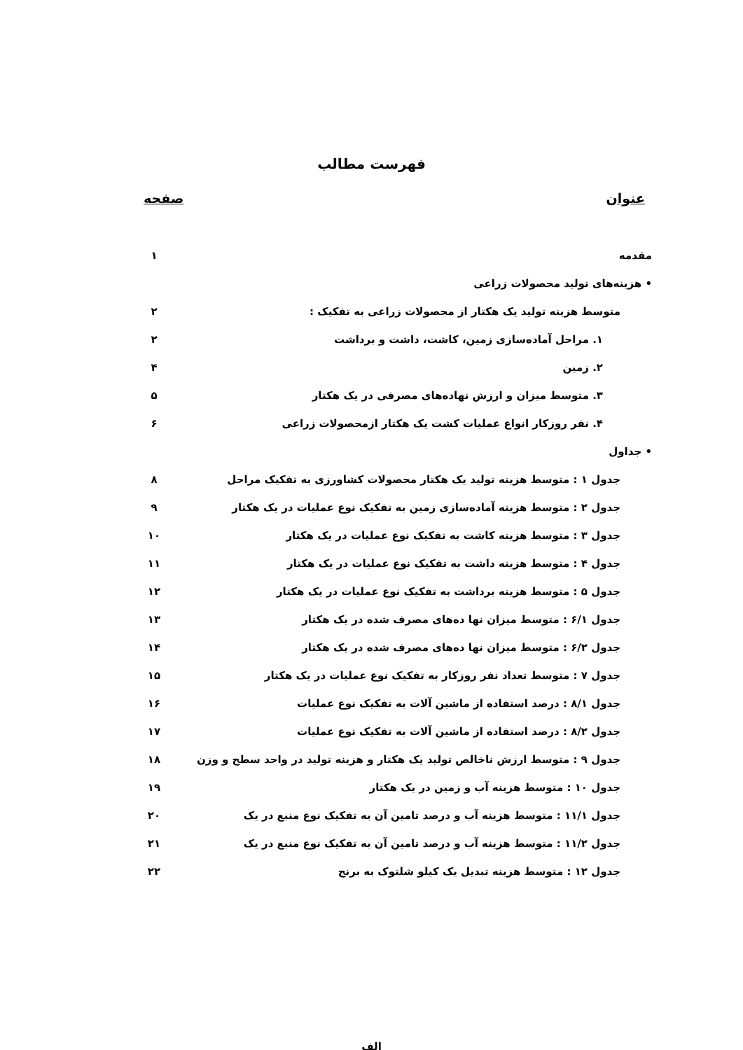فهرست مطالب
عنوان صفحه
مقدمه ۱
• هزینه‌های تولید محصولات زراعی
متوسط هزینه تولید یک هکتار از محصولات زراعی به تفکیک : ۲
۱. مراحل آماده‌سازی زمین، کاشت، داشت و برداشت ۲
۲. زمین ۴
۳. متوسط میزان و ارزش نهاده‌های مصرفی در یک هکتار ۵
۴. نفر روزکار انواع عملیات کشت یک هکتار ازمحصولات زراعی ۶
• جداول
جدول ۱ : متوسط هزینه تولید یک هکتار محصولات کشاورزی به تفکیک مراحل ۸
جدول ۲ : متوسط هزینه آماده‌سازی زمین به تفکیک نوع عملیات در یک هکتار ۹
جدول ۳ : متوسط هزینه کاشت به تفکیک نوع عملیات در یک هکتار ۱۰
جدول ۴ : متوسط هزینه داشت به تفکیک نوع عملیات در یک هکتار ۱۱
جدول ۵ : متوسط هزینه برداشت به تفکیک نوع عملیات در یک هکتار ۱۲
جدول ۶/۱ : متوسط میزان نها ده‌های مصرف شده در یک هکتار ۱۳
جدول ۶/۲ : متوسط میزان نها ده‌های مصرف شده در یک هکتار ۱۴
جدول ۷ : متوسط تعداد نفر روزکار به تفکیک نوع عملیات در یک هکتار ۱۵
جدول ۸/۱ : درصد استفاده از ماشین آلات به تفکیک نوع عملیات ۱۶
جدول ۸/۲ : درصد استفاده از ماشین آلات به تفکیک نوع عملیات ۱۷
جدول ۹ : متوسط ارزش ناخالص تولید یک هکتار و هزینه تولید در واحد سطح و وزن ۱۸
جدول ۱۰ : متوسط هزینه آب و زمین در یک هکتار ۱۹
جدول ۱۱/۱ : متوسط هزینه آب و درصد تامین آن به تفکیک نوع منبع در یک ۲۰
جدول ۱۱/۲ : متوسط هزینه آب و درصد تامین آن به تفکیک نوع منبع در یک ۲۱
جدول ۱۲ : متوسط هزینه تبدیل یک کیلو شلتوک به برنج ۲۲
الف